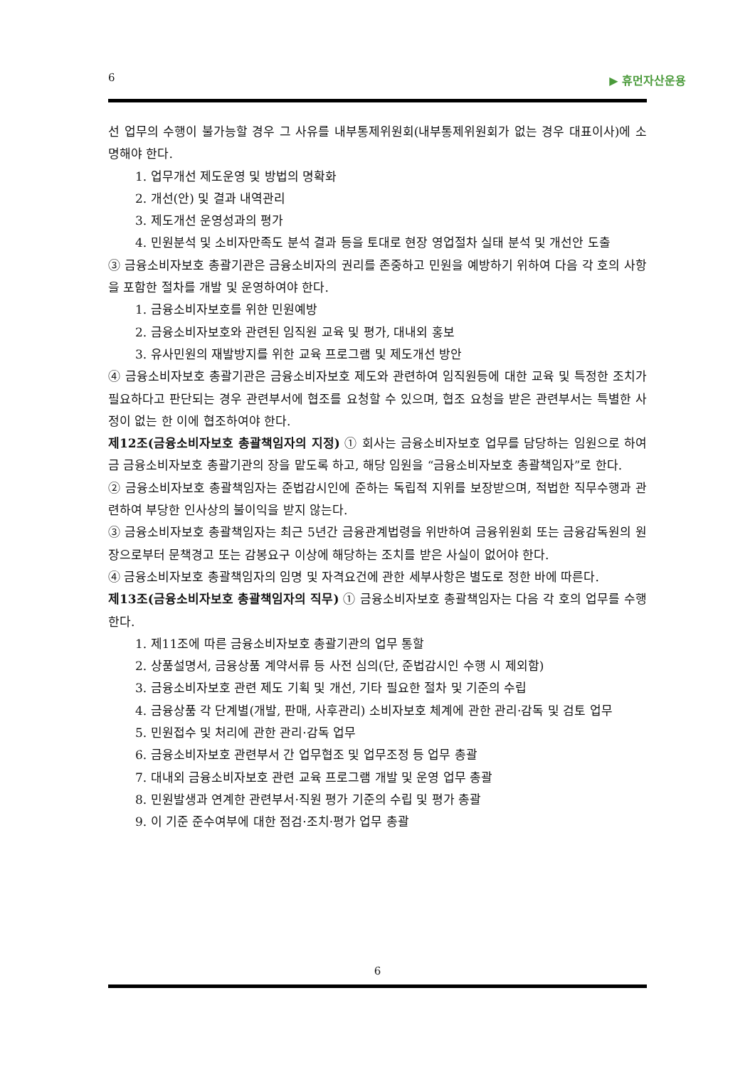6 ▶ 휴먼자산운용
선 업무의 수행이 불가능할 경우 그 사유를 내부통제위원회(내부통제위원회가 없는 경우 대표이사)에 소명해야 한다.
1. 업무개선 제도운영 및 방법의 명확화
2. 개선(안) 및 결과 내역관리
3. 제도개선 운영성과의 평가
4. 민원분석 및 소비자만족도 분석 결과 등을 토대로 현장 영업절차 실태 분석 및 개선안 도출
③ 금융소비자보호 총괄기관은 금융소비자의 권리를 존중하고 민원을 예방하기 위하여 다음 각 호의 사항을 포함한 절차를 개발 및 운영하여야 한다.
1. 금융소비자보호를 위한 민원예방
2. 금융소비자보호와 관련된 임직원 교육 및 평가, 대내외 홍보
3. 유사민원의 재발방지를 위한 교육 프로그램 및 제도개선 방안
④ 금융소비자보호 총괄기관은 금융소비자보호 제도와 관련하여 임직원등에 대한 교육 및 특정한 조치가 필요하다고 판단되는 경우 관련부서에 협조를 요청할 수 있으며, 협조 요청을 받은 관련부서는 특별한 사정이 없는 한 이에 협조하여야 한다.
제12조(금융소비자보호 총괄책임자의 지정) ① 회사는 금융소비자보호 업무를 담당하는 임원으로 하여금 금융소비자보호 총괄기관의 장을 맡도록 하고, 해당 임원을 “금융소비자보호 총괄책임자”로 한다.
② 금융소비자보호 총괄책임자는 준법감시인에 준하는 독립적 지위를 보장받으며, 적법한 직무수행과 관련하여 부당한 인사상의 불이익을 받지 않는다.
③ 금융소비자보호 총괄책임자는 최근 5년간 금융관계법령을 위반하여 금융위원회 또는 금융감독원의 원장으로부터 문책경고 또는 감봉요구 이상에 해당하는 조치를 받은 사실이 없어야 한다.
④ 금융소비자보호 총괄책임자의 임명 및 자격요건에 관한 세부사항은 별도로 정한 바에 따른다.
제13조(금융소비자보호 총괄책임자의 직무) ① 금융소비자보호 총괄책임자는 다음 각 호의 업무를 수행한다.
1. 제11조에 따른 금융소비자보호 총괄기관의 업무 통할
2. 상품설명서, 금융상품 계약서류 등 사전 심의(단, 준법감시인 수행 시 제외함)
3. 금융소비자보호 관련 제도 기획 및 개선, 기타 필요한 절차 및 기준의 수립
4. 금융상품 각 단계별(개발, 판매, 사후관리) 소비자보호 체계에 관한 관리·감독 및 검토 업무
5. 민원접수 및 처리에 관한 관리·감독 업무
6. 금융소비자보호 관련부서 간 업무협조 및 업무조정 등 업무 총괄
7. 대내외 금융소비자보호 관련 교육 프로그램 개발 및 운영 업무 총괄
8. 민원발생과 연계한 관련부서·직원 평가 기준의 수립 및 평가 총괄
9. 이 기준 준수여부에 대한 점검·조치·평가 업무 총괄
6